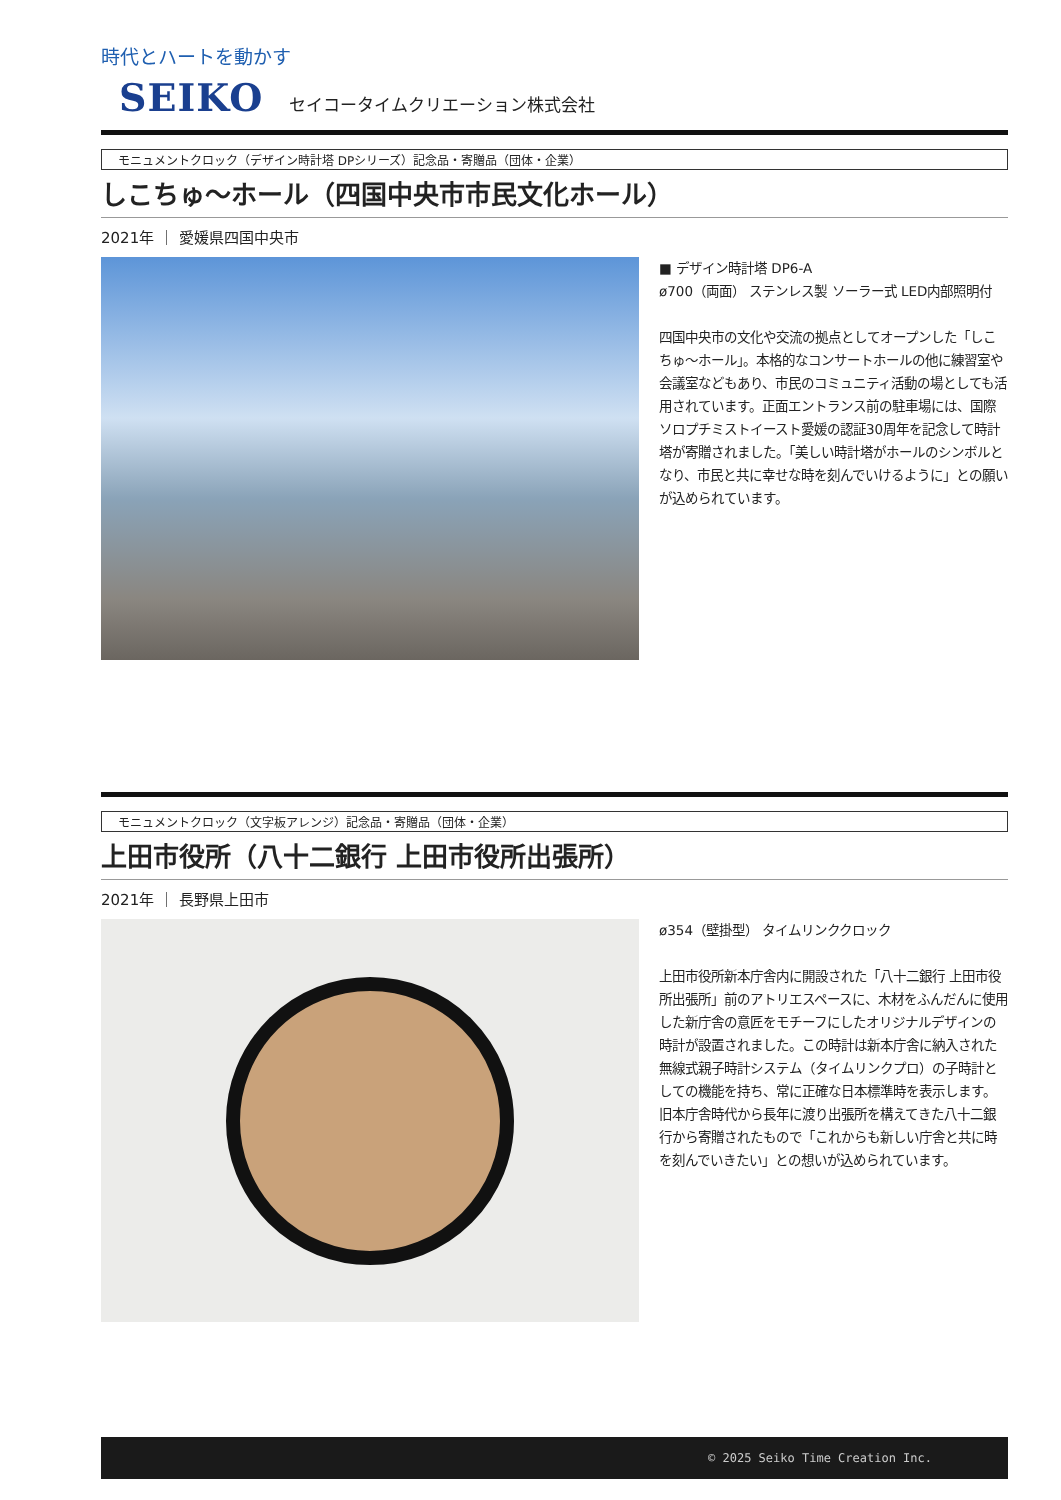時代とハートを動かす
SEIKO セイコータイムクリエーション株式会社
モニュメントクロック（デザイン時計塔 DPシリーズ）記念品・寄贈品（団体・企業）
しこちゅ～ホール（四国中央市市民文化ホール）
2021年 ｜ 愛媛県四国中央市
■ デザイン時計塔 DP6-A
ø700（両面） ステンレス製 ソーラー式 LED内部照明付
四国中央市の文化や交流の拠点としてオープンした「しこちゅ～ホール」。本格的なコンサートホールの他に練習室や会議室などもあり、市民のコミュニティ活動の場としても活用されています。正面エントランス前の駐車場には、国際ソロプチミストイースト愛媛の認証30周年を記念して時計塔が寄贈されました。「美しい時計塔がホールのシンボルとなり、市民と共に幸せな時を刻んでいけるように」との願いが込められています。
モニュメントクロック（文字板アレンジ）記念品・寄贈品（団体・企業）
上田市役所（八十二銀行 上田市役所出張所）
2021年 ｜ 長野県上田市
ø354（壁掛型） タイムリンククロック
上田市役所新本庁舎内に開設された「八十二銀行 上田市役所出張所」前のアトリエスペースに、木材をふんだんに使用した新庁舎の意匠をモチーフにしたオリジナルデザインの時計が設置されました。この時計は新本庁舎に納入された無線式親子時計システム（タイムリンクプロ）の子時計としての機能を持ち、常に正確な日本標準時を表示します。旧本庁舎時代から長年に渡り出張所を構えてきた八十二銀行から寄贈されたもので「これからも新しい庁舎と共に時を刻んでいきたい」との想いが込められています。
© 2025 Seiko Time Creation Inc.